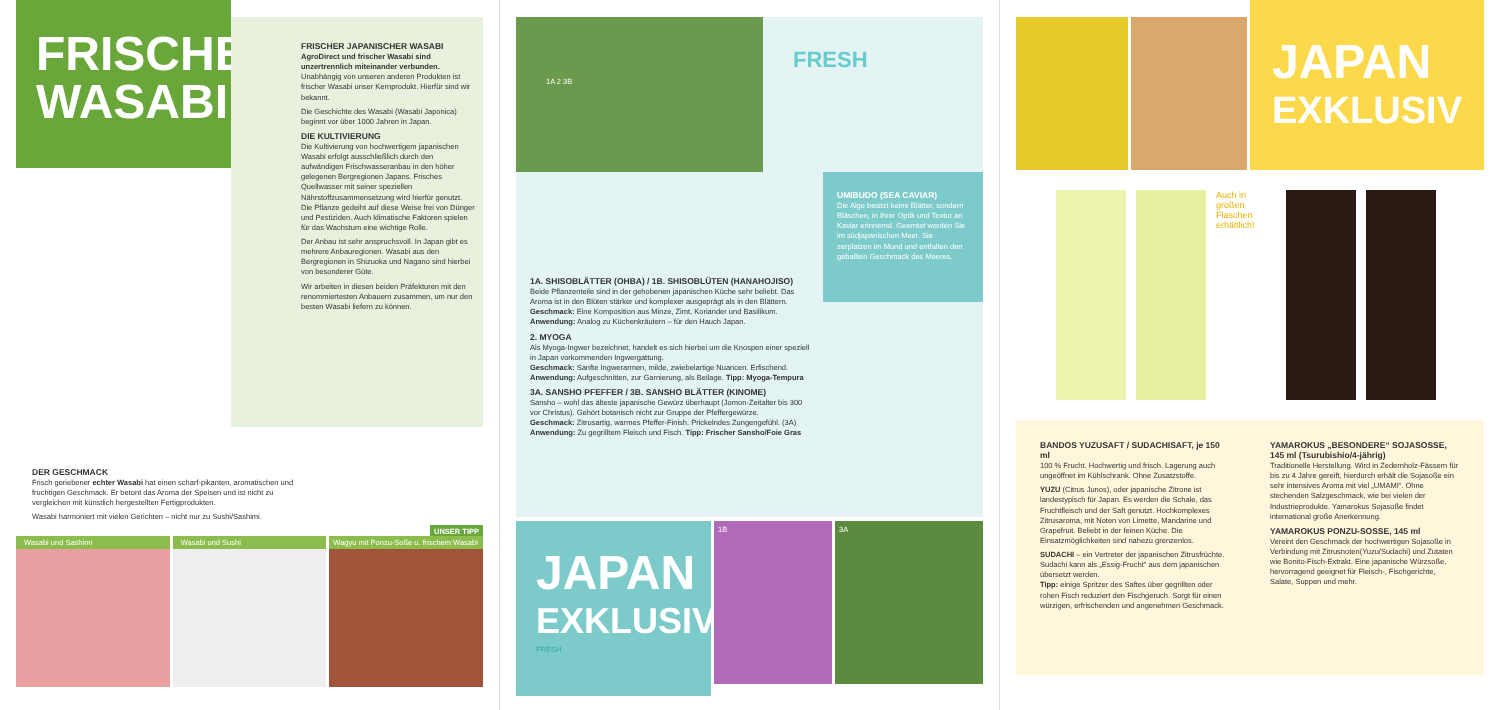FRISCHER
WASABI
FRISCHER JAPANISCHER WASABI
AgroDirect und frischer Wasabi sind unzertrennlich miteinander verbunden. Unabhängig von unseren anderen Produkten ist frischer Wasabi unser Kernprodukt. Hierfür sind wir bekannt.
Die Geschichte des Wasabi (Wasabi Japonica) beginnt vor über 1000 Jahren in Japan.
DIE KULTIVIERUNG
Die Kultivierung von hochwertigem japanischen Wasabi erfolgt ausschließlich durch den aufwändigen Frischwasseranbau in den höher gelegenen Bergregionen Japans. Frisches Quellwasser mit seiner speziellen Nährstoffzusammensetzung wird hierfür genutzt. Die Pflanze gedeiht auf diese Weise frei von Dünger und Pestiziden. Auch klimatische Faktoren spielen für das Wachstum eine wichtige Rolle.
Der Anbau ist sehr anspruchsvoll. In Japan gibt es mehrere Anbauregionen. Wasabi aus den Bergregionen in Shizuoka und Nagano sind hierbei von besonderer Güte.
Wir arbeiten in diesen beiden Präfekturen mit den renommiertesten Anbauern zusammen, um nur den besten Wasabi liefern zu können.
DER GESCHMACK
Frisch geriebener echter Wasabi hat einen scharf-pikanten, aromatischen und fruchtigen Geschmack. Er betont das Aroma der Speisen und ist nicht zu vergleichen mit künstlich hergestellten Fertigprodukten.
Wasabi harmoniert mit vielen Gerichten – nicht nur zu Sushi/Sashimi.
UNSER TIPP
Wasabi und Sashimi Wasabi und Sushi Wagyu mit Ponzu-Soße u. frischem Wasabi
1A 2 3B
FRESH
1A. SHISOBLÄTTER (OHBA) / 1B. SHISOBLÜTEN (HANAHOJISO)
Beide Pflanzenteile sind in der gehobenen japanischen Küche sehr beliebt. Das Aroma ist in den Blüten stärker und komplexer ausgeprägt als in den Blättern.
Geschmack: Eine Komposition aus Minze, Zimt, Koriander und Basilikum.
Anwendung: Analog zu Küchenkräutern – für den Hauch Japan.
2. MYOGA
Als Myoga-Ingwer bezeichnet, handelt es sich hierbei um die Knospen einer speziell in Japan vorkommenden Ingwergattung.
Geschmack: Sanfte Ingwerarmen, milde, zwiebelartige Nuancen. Erfischend.
Anwendung: Aufgeschnitten, zur Garnierung, als Beilage. Tipp: Myoga-Tempura
3A. SANSHO PFEFFER / 3B. SANSHO BLÄTTER (KINOME)
Sansho – wohl das älteste japanische Gewürz überhaupt (Jomon-Zeitalter bis 300 vor Christus). Gehört botanisch nicht zur Gruppe der Pfeffergewürze.
Geschmack: Zitrusartig, warmes Pfeffer-Finish. Prickelndes Zungengefühl. (3A)
Anwendung: Zu gegrilltem Fleisch und Fisch. Tipp: Frischer Sansho/Foie Gras
UMIBUDO (SEA CAVIAR)
Die Alge besitzt keine Blätter, sondern Bläschen, in Ihrer Optik und Textur an Kaviar erinnernd. Geerntet werden Sie im südjapanischen Meer. Sie zerplatzen im Mund und entfalten den geballten Geschmack des Meeres.
JAPAN
EXKLUSIV
FRESH
1B 3A
JAPAN
EXKLUSIV
Auch in großen Flaschen erhältlich!
BANDOS YUZUSAFT / SUDACHISAFT, je 150 ml
100 % Frucht. Hochwertig und frisch. Lagerung auch ungeöffnet im Kühlschrank. Ohne Zusatzstoffe.
YUZU (Citrus Junos), oder japanische Zitrone ist landestypisch für Japan. Es werden die Schale, das Fruchtfleisch und der Saft genutzt. Hochkomplexes Zitrusaroma, mit Noten von Limette, Mandarine und Grapefruit. Beliebt in der feinen Küche. Die Einsatzmöglichkeiten sind nahezu grenzenlos.
SUDACHI – ein Vertreter der japanischen Zitrusfrüchte. Sudachi kann als „Essig-Frucht“ aus dem japanischen übersetzt werden.
Tipp: einige Spritzer des Saftes über gegrillten oder rohen Fisch reduziert den Fischgeruch. Sorgt für einen würzigen, erfrischenden und angenehmen Geschmack.
YAMAROKUS „BESONDERE“ SOJASOSSE, 145 ml (Tsurubishio/4-jährig)
Traditionelle Herstellung. Wird in Zedernholz-Fässern für bis zu 4 Jahre gereift, hierdurch erhält die Sojasoße ein sehr intensives Aroma mit viel „UMAMI“. Ohne stechenden Salzgeschmack, wie bei vielen der Industrieprodukte. Yamarokus Sojasoße findet international große Anerkennung.
YAMAROKUS PONZU-SOSSE, 145 ml
Vereint den Geschmack der hochwertigen Sojasoße in Verbindung mit Zitrusnoten(Yuzu/Sudachi) und Zutaten wie Bonito-Fisch-Extrakt. Eine japanische Würzsoße, hervorragend geeignet für Fleisch-, Fischgerichte, Salate, Suppen und mehr.